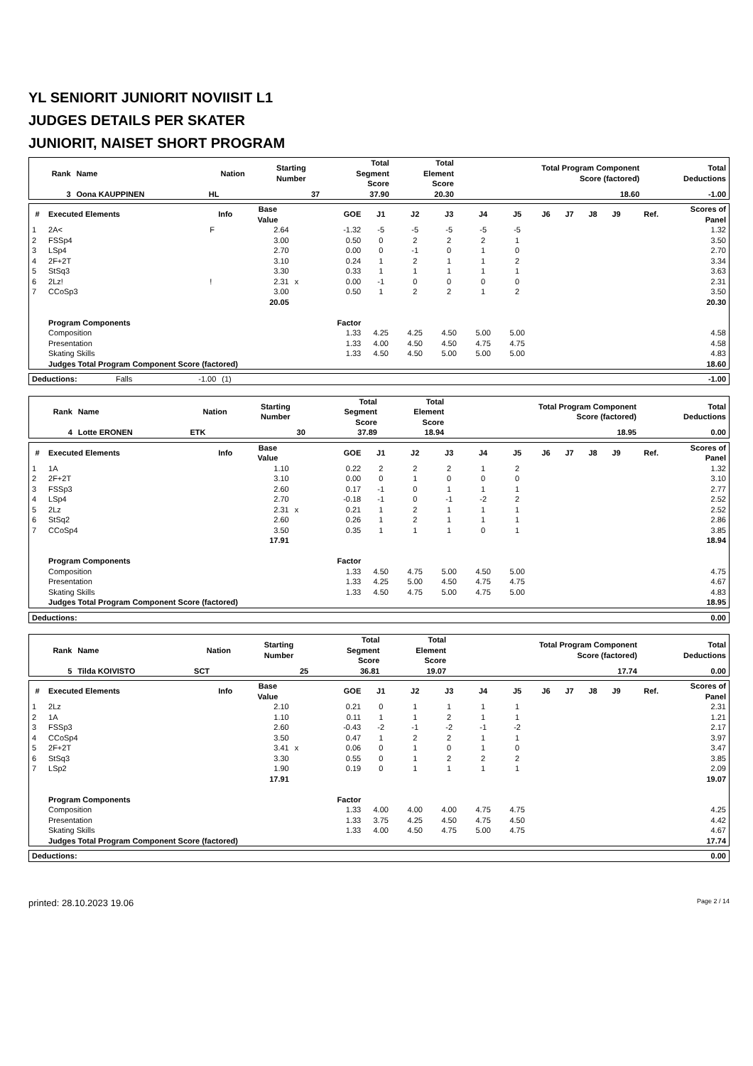YL SENIORIT JUNIORIT NOVIISIT L1
JUDGES DETAILS PER SKATER
JUNIORIT, NAISET SHORT PROGRAM
| Rank | Name | Nation | Starting Number | Total Segment Score | Total Element Score | Total Program Component Score (factored) | Total Deductions |
| --- | --- | --- | --- | --- | --- | --- | --- |
| 3 | Oona KAUPPINEN | HL | 37 | 37.90 | 20.30 | 18.60 | -1.00 |
| # | Executed Elements | Info | Base Value | | GOE | J1 | J2 | J3 | J4 | J5 | J6 | J7 | J8 | J9 | Ref. | Scores of Panel |
| --- | --- | --- | --- | --- | --- | --- | --- | --- | --- | --- | --- | --- | --- | --- | --- | --- |
| 1 | 2A< | F | 2.64 | | -1.32 | -5 | -5 | -5 | -5 | -5 | | | | | | 1.32 |
| 2 | FSSp4 | | 3.00 | | 0.50 | 0 | 2 | 2 | 2 | 1 | | | | | | 3.50 |
| 3 | LSp4 | | 2.70 | | 0.00 | 0 | -1 | 0 | 1 | 0 | | | | | | 2.70 |
| 4 | 2F+2T | | 3.10 | | 0.24 | 1 | 2 | 1 | 1 | 2 | | | | | | 3.34 |
| 5 | StSq3 | | 3.30 | | 0.33 | 1 | 1 | 1 | 1 | 1 | | | | | | 3.63 |
| 6 | 2Lz! | ! | 2.31 | x | 0.00 | -1 | 0 | 0 | 0 | 0 | | | | | | 2.31 |
| 7 | CCoSp3 | | 3.00 | | 0.50 | 1 | 2 | 2 | 1 | 2 | | | | | | 3.50 |
| | | | 20.05 | | | | | | | | | | | | | 20.30 |
| | Program Components | | | | Factor | | | | | | | | | | | |
| | Composition | | | | 1.33 | 4.25 | 4.25 | 4.50 | 5.00 | 5.00 | | | | | | 4.58 |
| | Presentation | | | | 1.33 | 4.00 | 4.50 | 4.50 | 4.75 | 4.75 | | | | | | 4.58 |
| | Skating Skills | | | | 1.33 | 4.50 | 4.50 | 5.00 | 5.00 | 5.00 | | | | | | 4.83 |
| | Judges Total Program Component Score (factored) | | | | | | | | | | | | | | | 18.60 |
| Deductions: | Falls | -1.00 | (1) | | -1.00 |
| Rank | Name | Nation | Starting Number | Total Segment Score | Total Element Score | Total Program Component Score (factored) | Total Deductions |
| --- | --- | --- | --- | --- | --- | --- | --- |
| 4 | Lotte ERONEN | ETK | 30 | 37.89 | 18.94 | 18.95 | 0.00 |
| # | Executed Elements | Info | Base Value | | GOE | J1 | J2 | J3 | J4 | J5 | J6 | J7 | J8 | J9 | Ref. | Scores of Panel |
| --- | --- | --- | --- | --- | --- | --- | --- | --- | --- | --- | --- | --- | --- | --- | --- | --- |
| 1 | 1A | | 1.10 | | 0.22 | 2 | 2 | 2 | 1 | 2 | | | | | | 1.32 |
| 2 | 2F+2T | | 3.10 | | 0.00 | 0 | 1 | 0 | 0 | 0 | | | | | | 3.10 |
| 3 | FSSp3 | | 2.60 | | 0.17 | -1 | 0 | 1 | 1 | 1 | | | | | | 2.77 |
| 4 | LSp4 | | 2.70 | | -0.18 | -1 | 0 | -1 | -2 | 2 | | | | | | 2.52 |
| 5 | 2Lz | | 2.31 | x | 0.21 | 1 | 2 | 1 | 1 | 1 | | | | | | 2.52 |
| 6 | StSq2 | | 2.60 | | 0.26 | 1 | 2 | 1 | 1 | 1 | | | | | | 2.86 |
| 7 | CCoSp4 | | 3.50 | | 0.35 | 1 | 1 | 1 | 0 | 1 | | | | | | 3.85 |
| | | | 17.91 | | | | | | | | | | | | | 18.94 |
| | Program Components | | | | Factor | | | | | | | | | | | |
| | Composition | | | | 1.33 | 4.50 | 4.75 | 5.00 | 4.50 | 5.00 | | | | | | 4.75 |
| | Presentation | | | | 1.33 | 4.25 | 5.00 | 4.50 | 4.75 | 4.75 | | | | | | 4.67 |
| | Skating Skills | | | | 1.33 | 4.50 | 4.75 | 5.00 | 4.75 | 5.00 | | | | | | 4.83 |
| | Judges Total Program Component Score (factored) | | | | | | | | | | | | | | | 18.95 |
| Deductions: | 0.00 |
| Rank | Name | Nation | Starting Number | Total Segment Score | Total Element Score | Total Program Component Score (factored) | Total Deductions |
| --- | --- | --- | --- | --- | --- | --- | --- |
| 5 | Tilda KOIVISTO | SCT | 25 | 36.81 | 19.07 | 17.74 | 0.00 |
| # | Executed Elements | Info | Base Value | | GOE | J1 | J2 | J3 | J4 | J5 | J6 | J7 | J8 | J9 | Ref. | Scores of Panel |
| --- | --- | --- | --- | --- | --- | --- | --- | --- | --- | --- | --- | --- | --- | --- | --- | --- |
| 1 | 2Lz | | 2.10 | | 0.21 | 0 | 1 | 1 | 1 | 1 | | | | | | 2.31 |
| 2 | 1A | | 1.10 | | 0.11 | 1 | 1 | 2 | 1 | 1 | | | | | | 1.21 |
| 3 | FSSp3 | | 2.60 | | -0.43 | -2 | -1 | -2 | -1 | -2 | | | | | | 2.17 |
| 4 | CCoSp4 | | 3.50 | | 0.47 | 1 | 2 | 2 | 1 | 1 | | | | | | 3.97 |
| 5 | 2F+2T | | 3.41 | x | 0.06 | 0 | 1 | 0 | 1 | 0 | | | | | | 3.47 |
| 6 | StSq3 | | 3.30 | | 0.55 | 0 | 1 | 2 | 2 | 2 | | | | | | 3.85 |
| 7 | LSp2 | | 1.90 | | 0.19 | 0 | 1 | 1 | 1 | 1 | | | | | | 2.09 |
| | | | 17.91 | | | | | | | | | | | | | 19.07 |
| | Program Components | | | | Factor | | | | | | | | | | | |
| | Composition | | | | 1.33 | 4.00 | 4.00 | 4.00 | 4.75 | 4.75 | | | | | | 4.25 |
| | Presentation | | | | 1.33 | 3.75 | 4.25 | 4.50 | 4.75 | 4.50 | | | | | | 4.42 |
| | Skating Skills | | | | 1.33 | 4.00 | 4.50 | 4.75 | 5.00 | 4.75 | | | | | | 4.67 |
| | Judges Total Program Component Score (factored) | | | | | | | | | | | | | | | 17.74 |
| Deductions: | 0.00 |
printed: 28.10.2023 19.06 Page 2 / 14